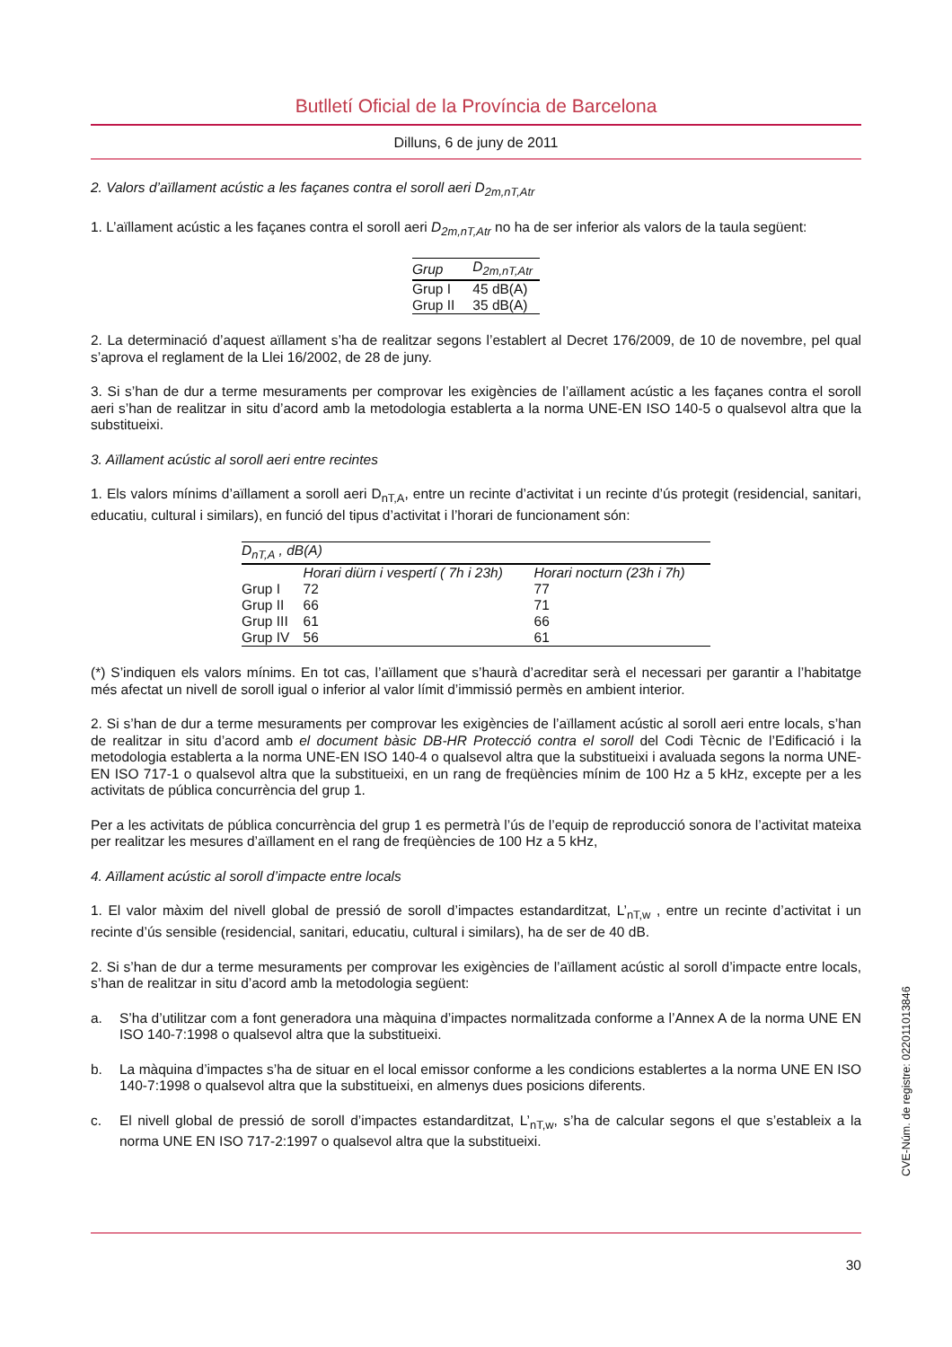Butlletí Oficial de la Província de Barcelona
Dilluns, 6 de juny de 2011
2. Valors d’aïllament acústic a les façanes contra el soroll aeri D<sub>2m,nT,Atr</sub>
1. L’aïllament acústic a les façanes contra el soroll aeri D<sub>2m,nT,Atr</sub> no ha de ser inferior als valors de la taula següent:
| Grup | D<sub>2m,nT,Atr</sub> |
| --- | --- |
| Grup I | 45 dB(A) |
| Grup II | 35 dB(A) |
2. La determinació d’aquest aïllament s’ha de realitzar segons l’establert al Decret 176/2009, de 10 de novembre, pel qual s’aprova el reglament de la Llei 16/2002, de 28 de juny.
3. Si s’han de dur a terme mesuraments per comprovar les exigències de l’aïllament acústic a les façanes contra el soroll aeri s’han de realitzar in situ d’acord amb la metodologia establerta a la norma UNE-EN ISO 140-5 o qualsevol altra que la substitueixi.
3. Aïllament acústic al soroll aeri entre recintes
1. Els valors mínims d’aïllament a soroll aeri D<sub>nT,A</sub>, entre un recinte d’activitat i un recinte d’ús protegit (residencial, sanitari, educatiu, cultural i similars), en funció del tipus d’activitat i l’horari de funcionament són:
| D<sub>nT,A</sub> , dB(A) | | |
| --- | --- | --- |
| | Horari diürn i vespertí ( 7h i 23h) | Horari nocturn (23h i 7h) |
| Grup I | 72 | 77 |
| Grup II | 66 | 71 |
| Grup III | 61 | 66 |
| Grup IV | 56 | 61 |
(*) S’indiquen els valors mínims. En tot cas, l’aïllament que s’haurà d’acreditar serà el necessari per garantir a l’habitatge més afectat un nivell de soroll igual o inferior al valor límit d’immissió permès en ambient interior.
2. Si s’han de dur a terme mesuraments per comprovar les exigències de l’aïllament acústic al soroll aeri entre locals, s’han de realitzar in situ d’acord amb el document bàsic DB-HR Protecció contra el soroll del Codi Tècnic de l’Edificació i la metodologia establerta a la norma UNE-EN ISO 140-4 o qualsevol altra que la substitueixi i avaluada segons la norma UNE-EN ISO 717-1 o qualsevol altra que la substitueixi, en un rang de freqüències mínim de 100 Hz a 5 kHz, excepte per a les activitats de pública concurrència del grup 1.
Per a les activitats de pública concurrència del grup 1 es permetrà l’ús de l’equip de reproducció sonora de l’activitat mateixa per realitzar les mesures d’aïllament en el rang de freqüències de 100 Hz a 5 kHz,
4. Aïllament acústic al soroll d’impacte entre locals
1. El valor màxim del nivell global de pressió de soroll d’impactes estandarditzat, L’<sub>nT,w</sub> , entre un recinte d’activitat i un recinte d’ús sensible (residencial, sanitari, educatiu, cultural i similars), ha de ser de 40 dB.
2. Si s’han de dur a terme mesuraments per comprovar les exigències de l’aïllament acústic al soroll d’impacte entre locals, s’han de realitzar in situ d’acord amb la metodologia següent:
a. S’ha d’utilitzar com a font generadora una màquina d’impactes normalitzada conforme a l’Annex A de la norma UNE EN ISO 140-7:1998 o qualsevol altra que la substitueixi.
b. La màquina d’impactes s’ha de situar en el local emissor conforme a les condicions establertes a la norma UNE EN ISO 140-7:1998 o qualsevol altra que la substitueixi, en almenys dues posicions diferents.
c. El nivell global de pressió de soroll d’impactes estandarditzat, L’<sub>nT,w</sub>, s’ha de calcular segons el que s’estableix a la norma UNE EN ISO 717-2:1997 o qualsevol altra que la substitueixi.
30
CVE-Núm. de registre: 022011013846